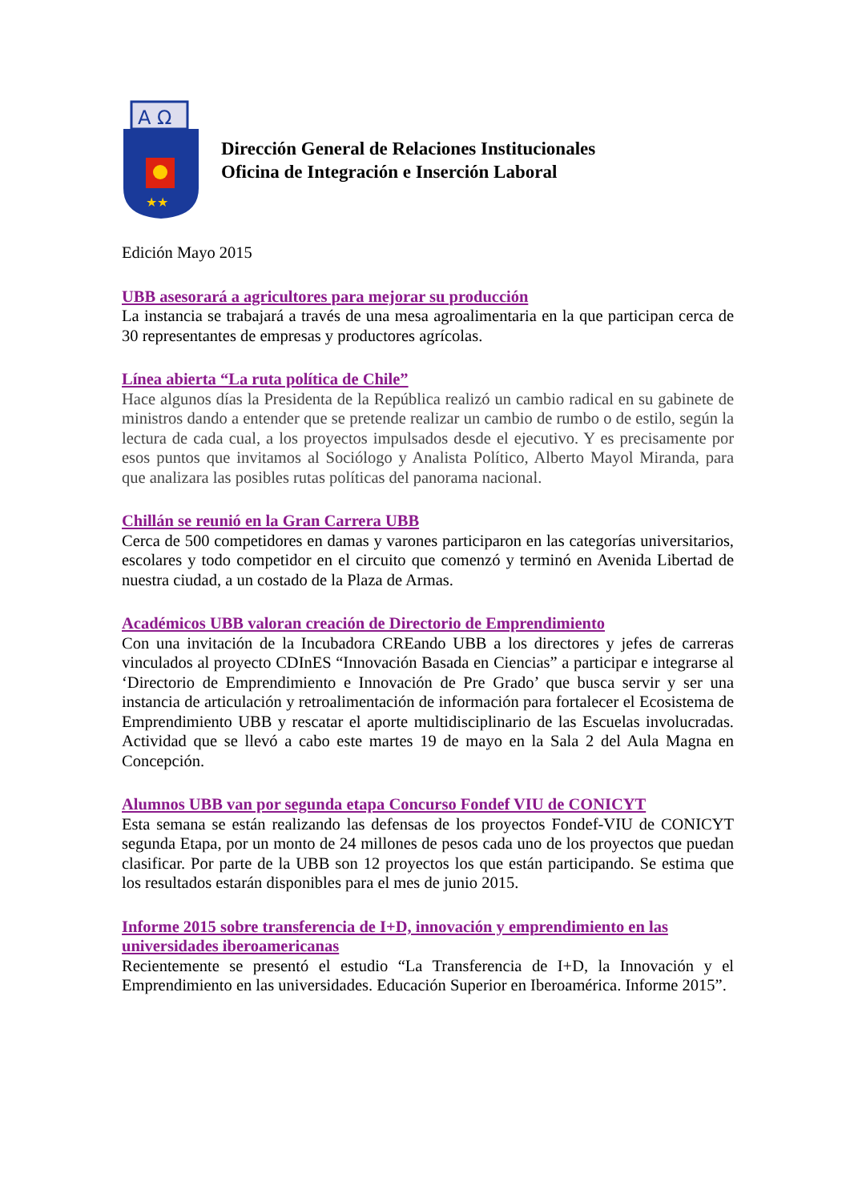A Ω
★★
Dirección General de Relaciones Institucionales
Oficina de Integración e Inserción Laboral
Edición Mayo 2015
UBB asesorará a agricultores para mejorar su producción
La instancia se trabajará a través de una mesa agroalimentaria en la que participan cerca de 30 representantes de empresas y productores agrícolas.
Línea abierta “La ruta política de Chile”
Hace algunos días la Presidenta de la República realizó un cambio radical en su gabinete de ministros dando a entender que se pretende realizar un cambio de rumbo o de estilo, según la lectura de cada cual, a los proyectos impulsados desde el ejecutivo. Y es precisamente por esos puntos que invitamos al Sociólogo y Analista Político, Alberto Mayol Miranda, para que analizara las posibles rutas políticas del panorama nacional.
Chillán se reunió en la Gran Carrera UBB
Cerca de 500 competidores en damas y varones participaron en las categorías universitarios, escolares y todo competidor en el circuito que comenzó y terminó en Avenida Libertad de nuestra ciudad, a un costado de la Plaza de Armas.
Académicos UBB valoran creación de Directorio de Emprendimiento
Con una invitación de la Incubadora CREando UBB a los directores y jefes de carreras vinculados al proyecto CDInES “Innovación Basada en Ciencias” a participar e integrarse al ‘Directorio de Emprendimiento e Innovación de Pre Grado’ que busca servir y ser una instancia de articulación y retroalimentación de información para fortalecer el Ecosistema de Emprendimiento UBB y rescatar el aporte multidisciplinario de las Escuelas involucradas. Actividad que se llevó a cabo este martes 19 de mayo en la Sala 2 del Aula Magna en Concepción.
Alumnos UBB van por segunda etapa Concurso Fondef VIU de CONICYT
Esta semana se están realizando las defensas de los proyectos Fondef-VIU de CONICYT segunda Etapa, por un monto de 24 millones de pesos cada uno de los proyectos que puedan clasificar. Por parte de la UBB son 12 proyectos los que están participando. Se estima que los resultados estarán disponibles para el mes de junio 2015.
Informe 2015 sobre transferencia de I+D, innovación y emprendimiento en las universidades iberoamericanas
Recientemente se presentó el estudio “La Transferencia de I+D, la Innovación y el Emprendimiento en las universidades. Educación Superior en Iberoamérica. Informe 2015”.